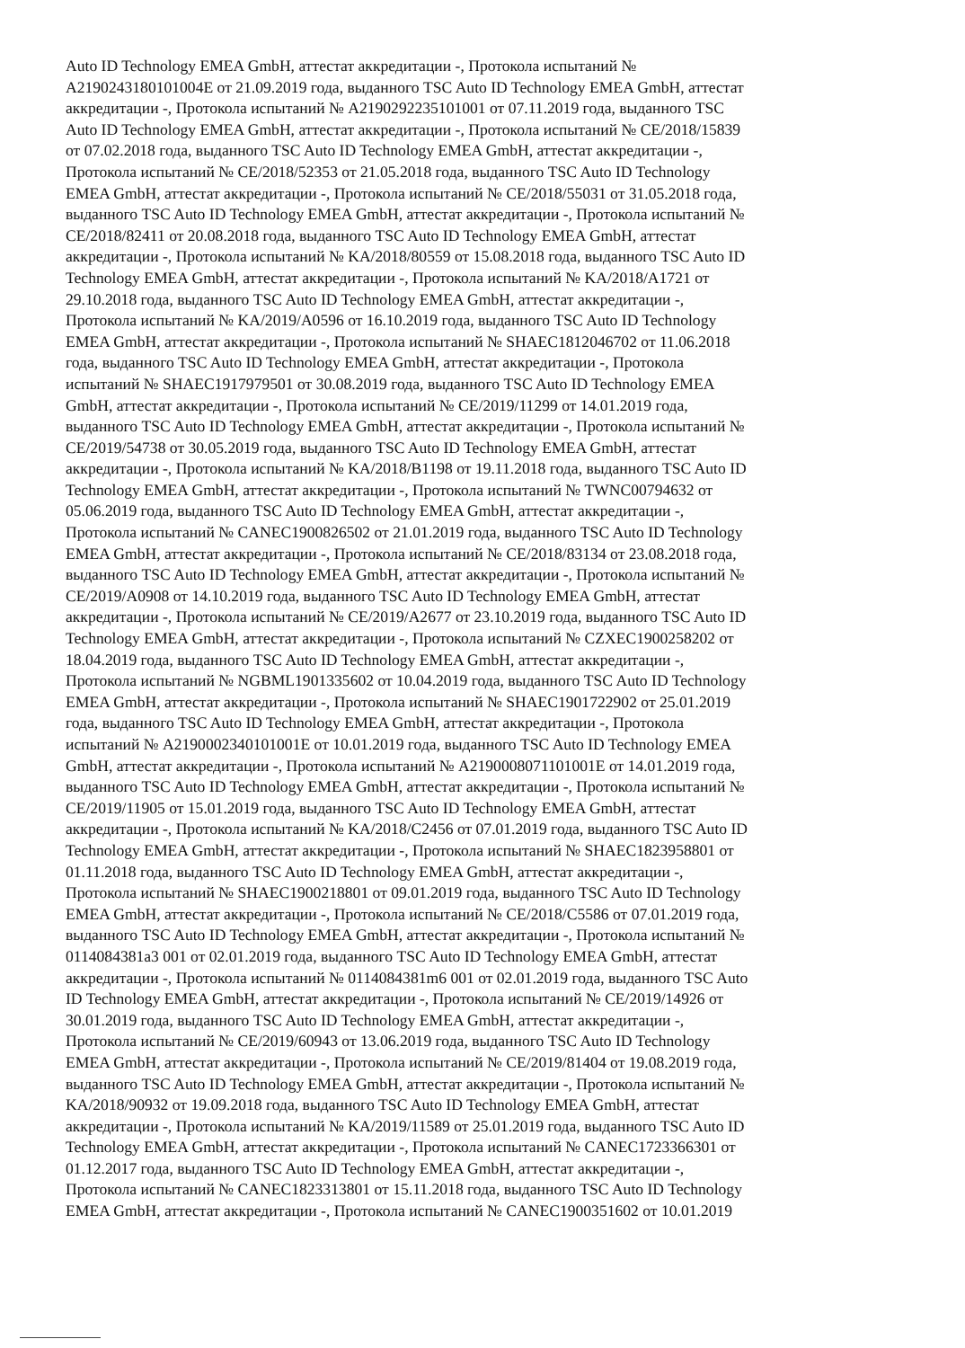Auto ID Technology EMEA GmbH, аттестат аккредитации -, Протокола испытаний №
A2190243180101004E от 21.09.2019 года, выданного TSC Auto ID Technology EMEA GmbH, аттестат
аккредитации -, Протокола испытаний № A2190292235101001 от 07.11.2019 года, выданного TSC
Auto ID Technology EMEA GmbH, аттестат аккредитации -, Протокола испытаний № CE/2018/15839
от 07.02.2018 года, выданного TSC Auto ID Technology EMEA GmbH, аттестат аккредитации -,
Протокола испытаний № CE/2018/52353 от 21.05.2018 года, выданного TSC Auto ID Technology
EMEA GmbH, аттестат аккредитации -, Протокола испытаний № CE/2018/55031 от 31.05.2018 года,
выданного TSC Auto ID Technology EMEA GmbH, аттестат аккредитации -, Протокола испытаний №
CE/2018/82411 от 20.08.2018 года, выданного TSC Auto ID Technology EMEA GmbH, аттестат
аккредитации -, Протокола испытаний № KA/2018/80559 от 15.08.2018 года, выданного TSC Auto ID
Technology EMEA GmbH, аттестат аккредитации -, Протокола испытаний № KA/2018/A1721 от
29.10.2018 года, выданного TSC Auto ID Technology EMEA GmbH, аттестат аккредитации -,
Протокола испытаний № KA/2019/A0596 от 16.10.2019 года, выданного TSC Auto ID Technology
EMEA GmbH, аттестат аккредитации -, Протокола испытаний № SHAEC1812046702 от 11.06.2018
года, выданного TSC Auto ID Technology EMEA GmbH, аттестат аккредитации -, Протокола
испытаний № SHAEC1917979501 от 30.08.2019 года, выданного TSC Auto ID Technology EMEA
GmbH, аттестат аккредитации -, Протокола испытаний № CE/2019/11299 от 14.01.2019 года,
выданного TSC Auto ID Technology EMEA GmbH, аттестат аккредитации -, Протокола испытаний №
CE/2019/54738 от 30.05.2019 года, выданного TSC Auto ID Technology EMEA GmbH, аттестат
аккредитации -, Протокола испытаний № KA/2018/B1198 от 19.11.2018 года, выданного TSC Auto ID
Technology EMEA GmbH, аттестат аккредитации -, Протокола испытаний № TWNC00794632 от
05.06.2019 года, выданного TSC Auto ID Technology EMEA GmbH, аттестат аккредитации -,
Протокола испытаний № CANEC1900826502 от 21.01.2019 года, выданного TSC Auto ID Technology
EMEA GmbH, аттестат аккредитации -, Протокола испытаний № CE/2018/83134 от 23.08.2018 года,
выданного TSC Auto ID Technology EMEA GmbH, аттестат аккредитации -, Протокола испытаний №
CE/2019/A0908 от 14.10.2019 года, выданного TSC Auto ID Technology EMEA GmbH, аттестат
аккредитации -, Протокола испытаний № CE/2019/A2677 от 23.10.2019 года, выданного TSC Auto ID
Technology EMEA GmbH, аттестат аккредитации -, Протокола испытаний № CZXEC1900258202 от
18.04.2019 года, выданного TSC Auto ID Technology EMEA GmbH, аттестат аккредитации -,
Протокола испытаний № NGBML1901335602 от 10.04.2019 года, выданного TSC Auto ID Technology
EMEA GmbH, аттестат аккредитации -, Протокола испытаний № SHAEC1901722902 от 25.01.2019
года, выданного TSC Auto ID Technology EMEA GmbH, аттестат аккредитации -, Протокола
испытаний № A2190002340101001E от 10.01.2019 года, выданного TSC Auto ID Technology EMEA
GmbH, аттестат аккредитации -, Протокола испытаний № A2190008071101001E от 14.01.2019 года,
выданного TSC Auto ID Technology EMEA GmbH, аттестат аккредитации -, Протокола испытаний №
CE/2019/11905 от 15.01.2019 года, выданного TSC Auto ID Technology EMEA GmbH, аттестат
аккредитации -, Протокола испытаний № KA/2018/C2456 от 07.01.2019 года, выданного TSC Auto ID
Technology EMEA GmbH, аттестат аккредитации -, Протокола испытаний № SHAEC1823958801 от
01.11.2018 года, выданного TSC Auto ID Technology EMEA GmbH, аттестат аккредитации -,
Протокола испытаний № SHAEC1900218801 от 09.01.2019 года, выданного TSC Auto ID Technology
EMEA GmbH, аттестат аккредитации -, Протокола испытаний № CE/2018/C5586 от 07.01.2019 года,
выданного TSC Auto ID Technology EMEA GmbH, аттестат аккредитации -, Протокола испытаний №
0114084381a3 001 от 02.01.2019 года, выданного TSC Auto ID Technology EMEA GmbH, аттестат
аккредитации -, Протокола испытаний № 0114084381m6 001 от 02.01.2019 года, выданного TSC Auto
ID Technology EMEA GmbH, аттестат аккредитации -, Протокола испытаний № CE/2019/14926 от
30.01.2019 года, выданного TSC Auto ID Technology EMEA GmbH, аттестат аккредитации -,
Протокола испытаний № CE/2019/60943 от 13.06.2019 года, выданного TSC Auto ID Technology
EMEA GmbH, аттестат аккредитации -, Протокола испытаний № CE/2019/81404 от 19.08.2019 года,
выданного TSC Auto ID Technology EMEA GmbH, аттестат аккредитации -, Протокола испытаний №
KA/2018/90932 от 19.09.2018 года, выданного TSC Auto ID Technology EMEA GmbH, аттестат
аккредитации -, Протокола испытаний № KA/2019/11589 от 25.01.2019 года, выданного TSC Auto ID
Technology EMEA GmbH, аттестат аккредитации -, Протокола испытаний № CANEC1723366301 от
01.12.2017 года, выданного TSC Auto ID Technology EMEA GmbH, аттестат аккредитации -,
Протокола испытаний № CANEC1823313801 от 15.11.2018 года, выданного TSC Auto ID Technology
EMEA GmbH, аттестат аккредитации -, Протокола испытаний № CANEC1900351602 от 10.01.2019